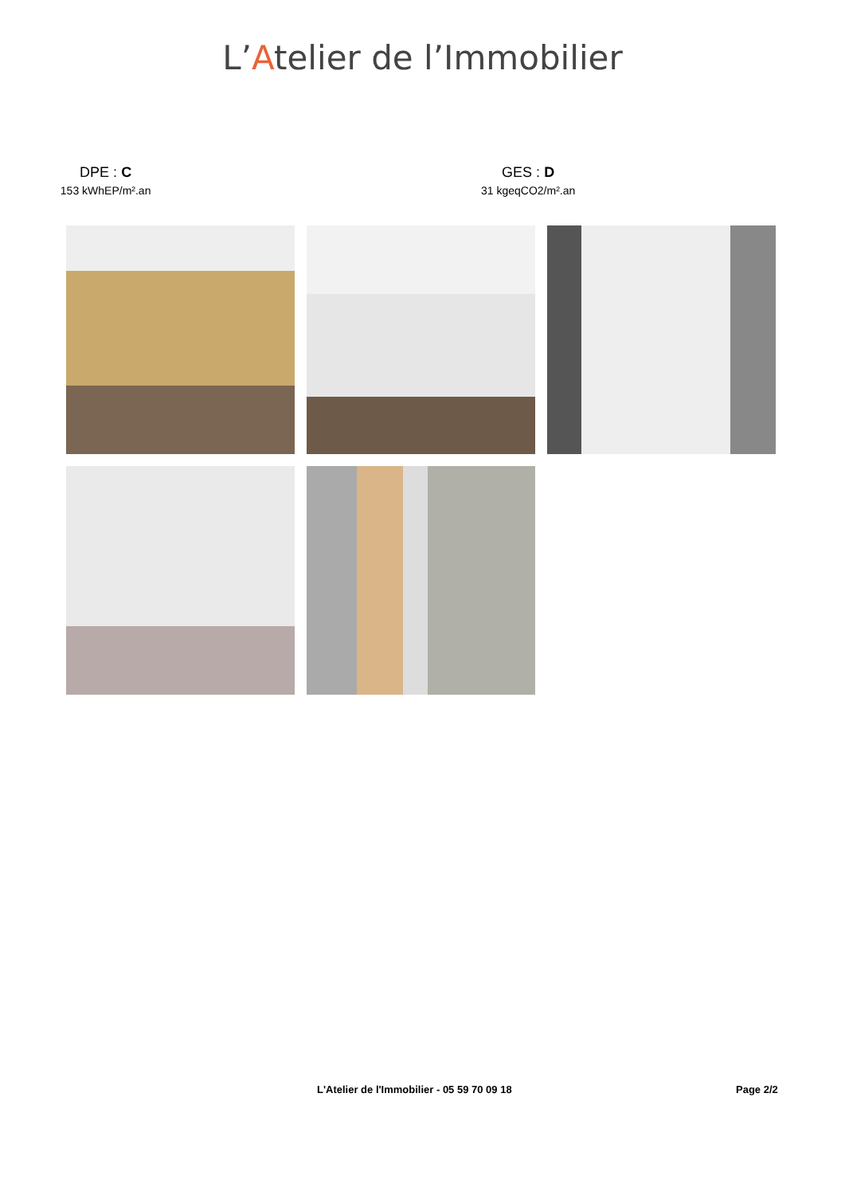L’Atelier de l’Immobilier
DPE : C
153 kWhEP/m².an
GES : D
31 kgeqCO2/m².an
L'Atelier de l'Immobilier - 05 59 70 09 18 Page 2/2